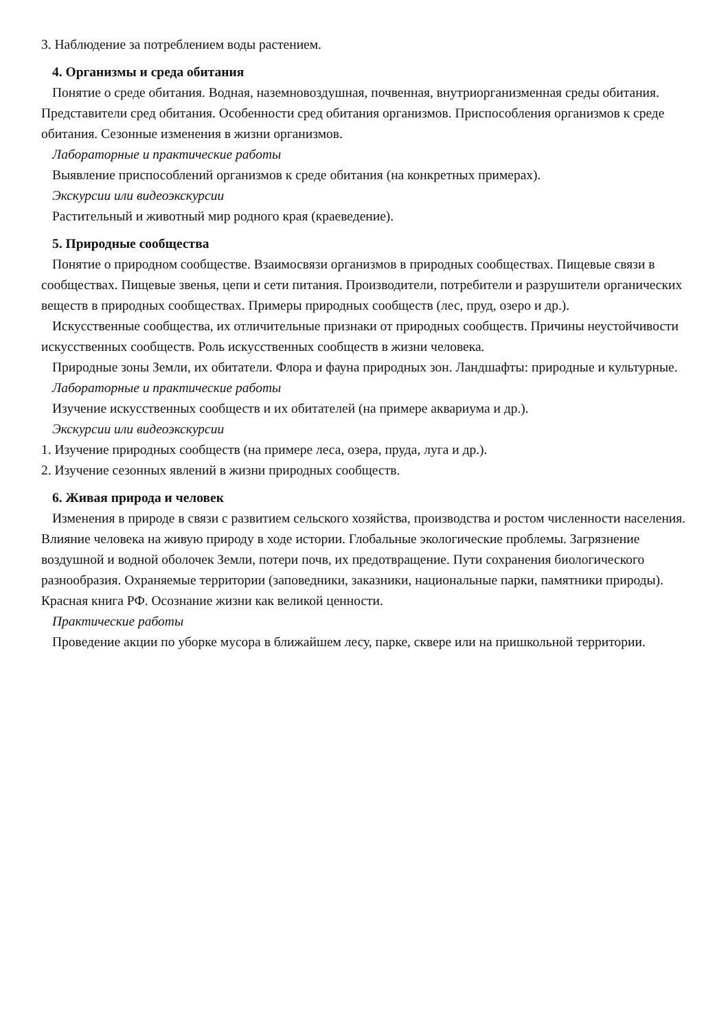3. Наблюдение за потреблением воды растением.
4. Организмы и среда обитания
Понятие о среде обитания. Водная, наземновоздушная, почвенная, внутриорганизменная среды обитания. Представители сред обитания. Особенности сред обитания организмов. Приспособления организмов к среде обитания. Сезонные изменения в жизни организмов.
Лабораторные и практические работы
Выявление приспособлений организмов к среде обитания (на конкретных примерах).
Экскурсии или видеоэкскурсии
Растительный и животный мир родного края (краеведение).
5. Природные сообщества
Понятие о природном сообществе. Взаимосвязи организмов в природных сообществах. Пищевые связи в сообществах. Пищевые звенья, цепи и сети питания. Производители, потребители и разрушители органических веществ в природных сообществах. Примеры природных сообществ (лес, пруд, озеро и др.).
Искусственные сообщества, их отличительные признаки от природных сообществ. Причины неустойчивости искусственных сообществ. Роль искусственных сообществ в жизни человека.
Природные зоны Земли, их обитатели. Флора и фауна природных зон. Ландшафты: природные и культурные.
Лабораторные и практические работы
Изучение искусственных сообществ и их обитателей (на примере аквариума и др.).
Экскурсии или видеоэкскурсии
1. Изучение природных сообществ (на примере леса, озера, пруда, луга и др.).
2. Изучение сезонных явлений в жизни природных сообществ.
6. Живая природа и человек
Изменения в природе в связи с развитием сельского хозяйства, производства и ростом численности населения. Влияние человека на живую природу в ходе истории. Глобальные экологические проблемы. Загрязнение воздушной и водной оболочек Земли, потери почв, их предотвращение. Пути сохранения биологического разнообразия. Охраняемые территории (заповедники, заказники, национальные парки, памятники природы). Красная книга РФ. Осознание жизни как великой ценности.
Практические работы
Проведение акции по уборке мусора в ближайшем лесу, парке, сквере или на пришкольной территории.